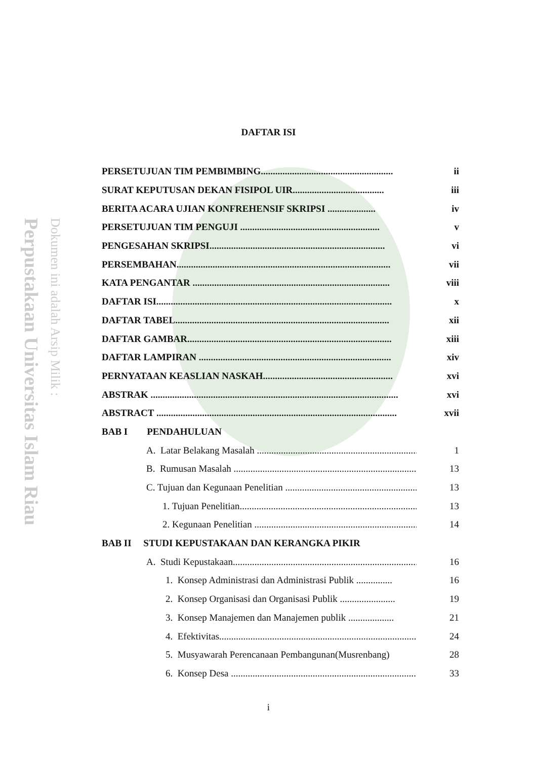Perpustakaan Universitas Islam Riau
Dokumen ini adalah Arsip Milik :
DAFTAR ISI
PERSETUJUAN TIM PEMBIMBING....................................................... ii
SURAT KEPUTUSAN DEKAN FISIPOL UIR...................................... iii
BERITA ACARA UJIAN KONFREHENSIF SKRIPSI .................... iv
PERSETUJUAN TIM PENGUJI .......................................................... v
PENGESAHAN SKRIPSI......................................................................... vi
PERSEMBAHAN......................................................................................... vii
KATA PENGANTAR .................................................................................. viii
DAFTAR ISI.................................................................................................. x
DAFTAR TABEL......................................................................................... xii
DAFTAR GAMBAR..................................................................................... xiii
DAFTAR LAMPIRAN ................................................................................ xiv
PERNYATAAN KEASLIAN NASKAH...................................................... xvi
ABSTRAK ....................................................................................................... xvi
ABSTRACT .................................................................................................... xvii
BAB I PENDAHULUAN
A. Latar Belakang Masalah ..................................................................... 1
B. Rumusan Masalah ................................................................................ 13
C. Tujuan dan Kegunaan Penelitian .......................................................... 13
1. Tujuan Penelitian.......................................................................... 13
2. Kegunaan Penelitian .................................................................... 14
BAB II STUDI KEPUSTAKAAN DAN KERANGKA PIKIR
A. Studi Kepustakaan................................................................................ 16
1. Konsep Administrasi dan Administrasi Publik ............... 16
2. Konsep Organisasi dan Organisasi Publik ....................... 19
3. Konsep Manajemen dan Manajemen publik ................... 21
4. Efektivitas........................................................................................ 24
5. Musyawarah Perencanaan Pembangunan(Musrenbang) 28
6. Konsep Desa ................................................................................... 33
i